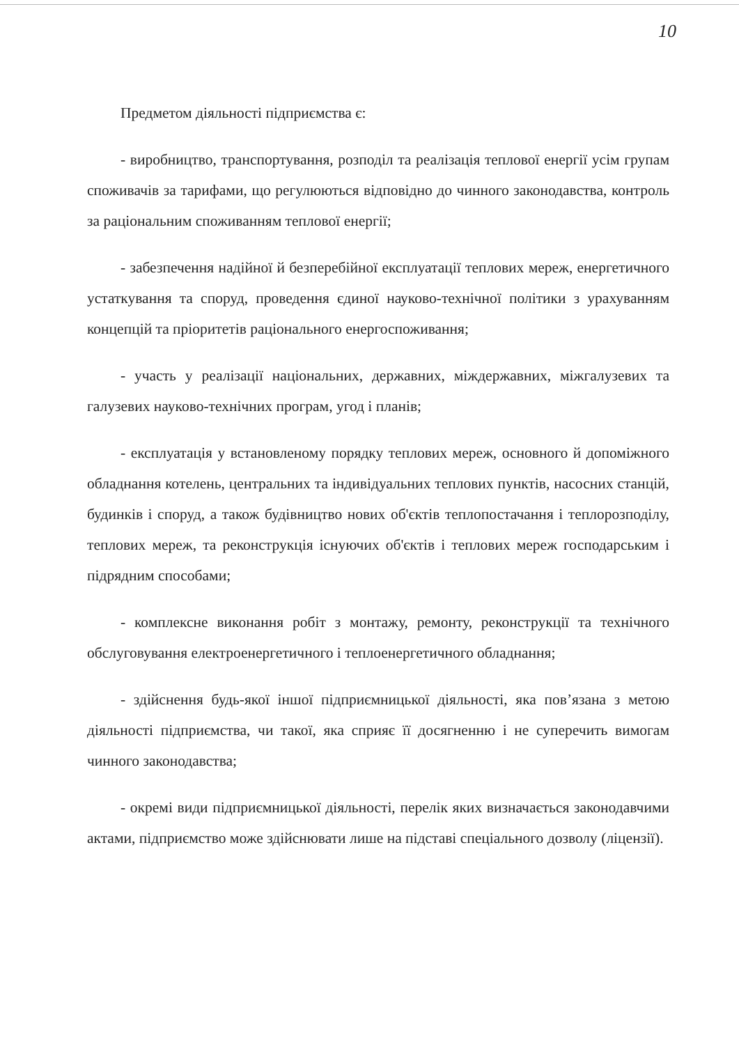10
Предметом діяльності підприємства є:
- виробництво, транспортування, розподіл та реалізація теплової енергії усім групам споживачів за тарифами, що регулюються відповідно до чинного законодавства, контроль за раціональним споживанням теплової енергії;
- забезпечення надійної й безперебійної експлуатації теплових мереж, енергетичного устаткування та споруд, проведення єдиної науково-технічної політики з урахуванням концепцій та пріоритетів раціонального енергоспоживання;
- участь у реалізації національних, державних, міждержавних, міжгалузевих та галузевих науково-технічних програм, угод і планів;
- експлуатація у встановленому порядку теплових мереж, основного й допоміжного обладнання котелень, центральних та індивідуальних теплових пунктів, насосних станцій, будинків і споруд, а також будівництво нових об'єктів теплопостачання і теплорозподілу, теплових мереж, та реконструкція існуючих об'єктів і теплових мереж господарським і підрядним способами;
- комплексне виконання робіт з монтажу, ремонту, реконструкції та технічного обслуговування електроенергетичного і теплоенергетичного обладнання;
- здійснення будь-якої іншої підприємницької діяльності, яка пов’язана з метою діяльності підприємства, чи такої, яка сприяє її досягненню і не суперечить вимогам чинного законодавства;
- окремі види підприємницької діяльності, перелік яких визначається законодавчими актами, підприємство може здійснювати лише на підставі спеціального дозволу (ліцензії).